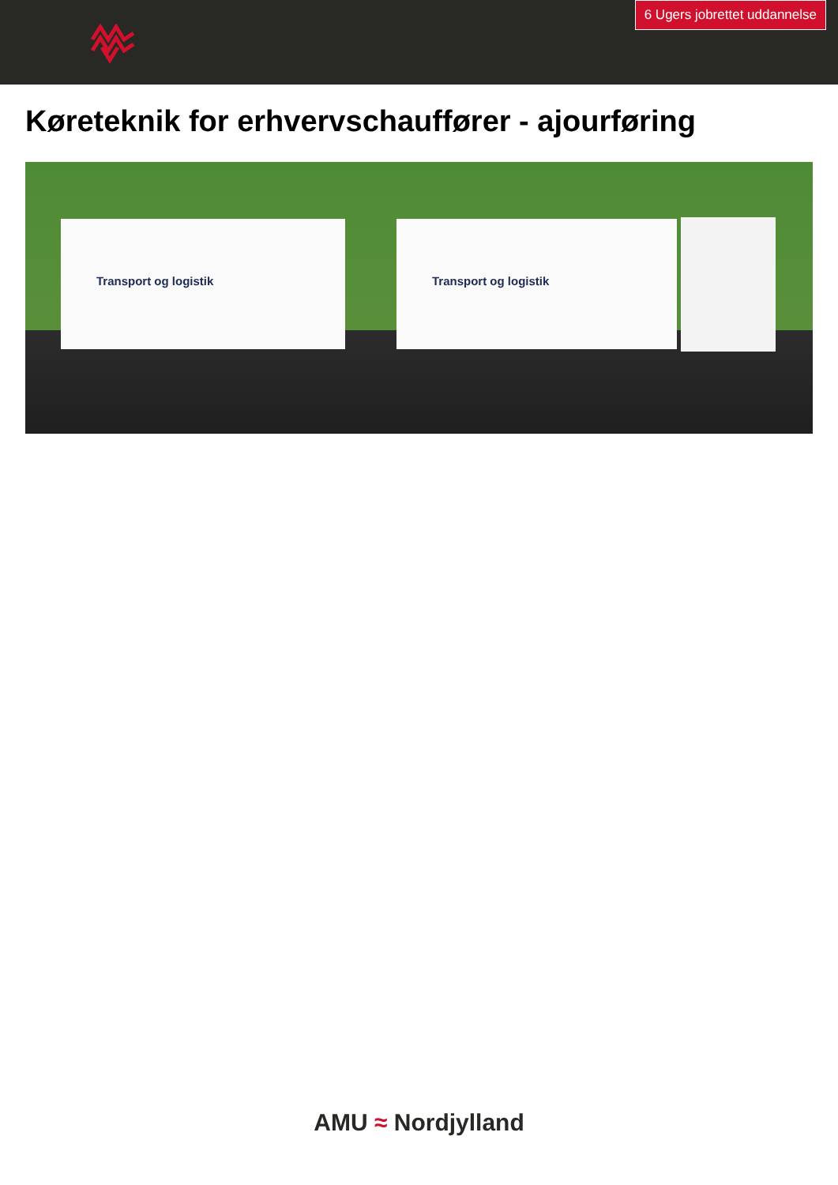6 Ugers jobrettet uddannelse
Køreteknik for erhvervschauffører - ajourføring
Transport og logistik Transport og logistik
AMU ≈ Nordjylland